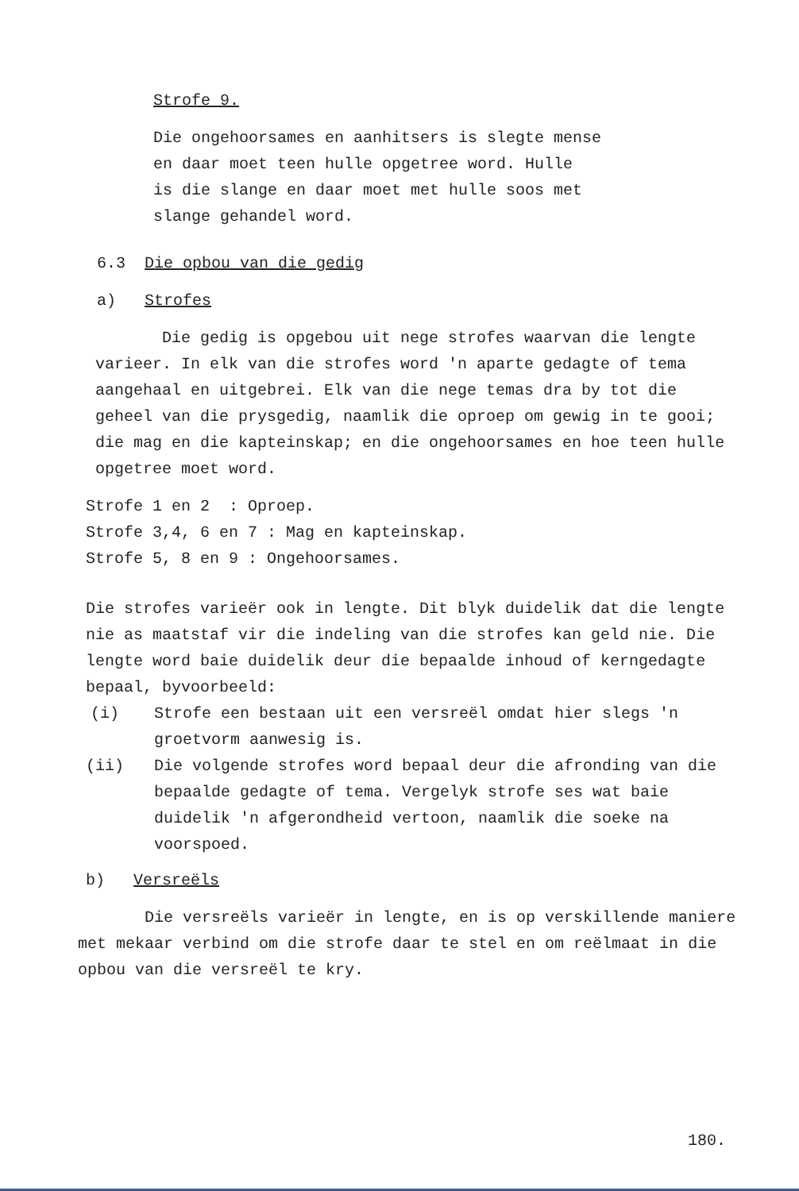Strofe 9.
Die ongehoorsames en aanhitsers is slegte mense
en daar moet teen hulle opgetree word. Hulle
is die slange en daar moet met hulle soos met
slange gehandel word.
6.3 Die opbou van die gedig
a) Strofes
Die gedig is opgebou uit nege strofes waarvan die lengte varieer. In elk van die strofes word 'n aparte gedagte of tema aangehaal en uitgebrei. Elk van die nege temas dra by tot die geheel van die prysgedig, naamlik die oproep om gewig in te gooi; die mag en die kapteinskap; en die ongehoorsames en hoe teen hulle opgetree moet word.
Strofe 1 en 2 : Oproep.
Strofe 3,4, 6 en 7 : Mag en kapteinskap.
Strofe 5, 8 en 9 : Ongehoorsames.
Die strofes varieër ook in lengte. Dit blyk duidelik dat die lengte nie as maatstaf vir die indeling van die strofes kan geld nie. Die lengte word baie duidelik deur die bepaalde inhoud of kerngedagte bepaal, byvoorbeeld:
(i) Strofe een bestaan uit een versreël omdat hier slegs 'n groetvorm aanwesig is.
(ii) Die volgende strofes word bepaal deur die afronding van die bepaalde gedagte of tema. Vergelyk strofe ses wat baie duidelik 'n afgerondheid vertoon, naamlik die soeke na voorspoed.
b) Versreëls
Die versreëls varieër in lengte, en is op verskillende maniere met mekaar verbind om die strofe daar te stel en om reëlmaat in die opbou van die versreël te kry.
180.